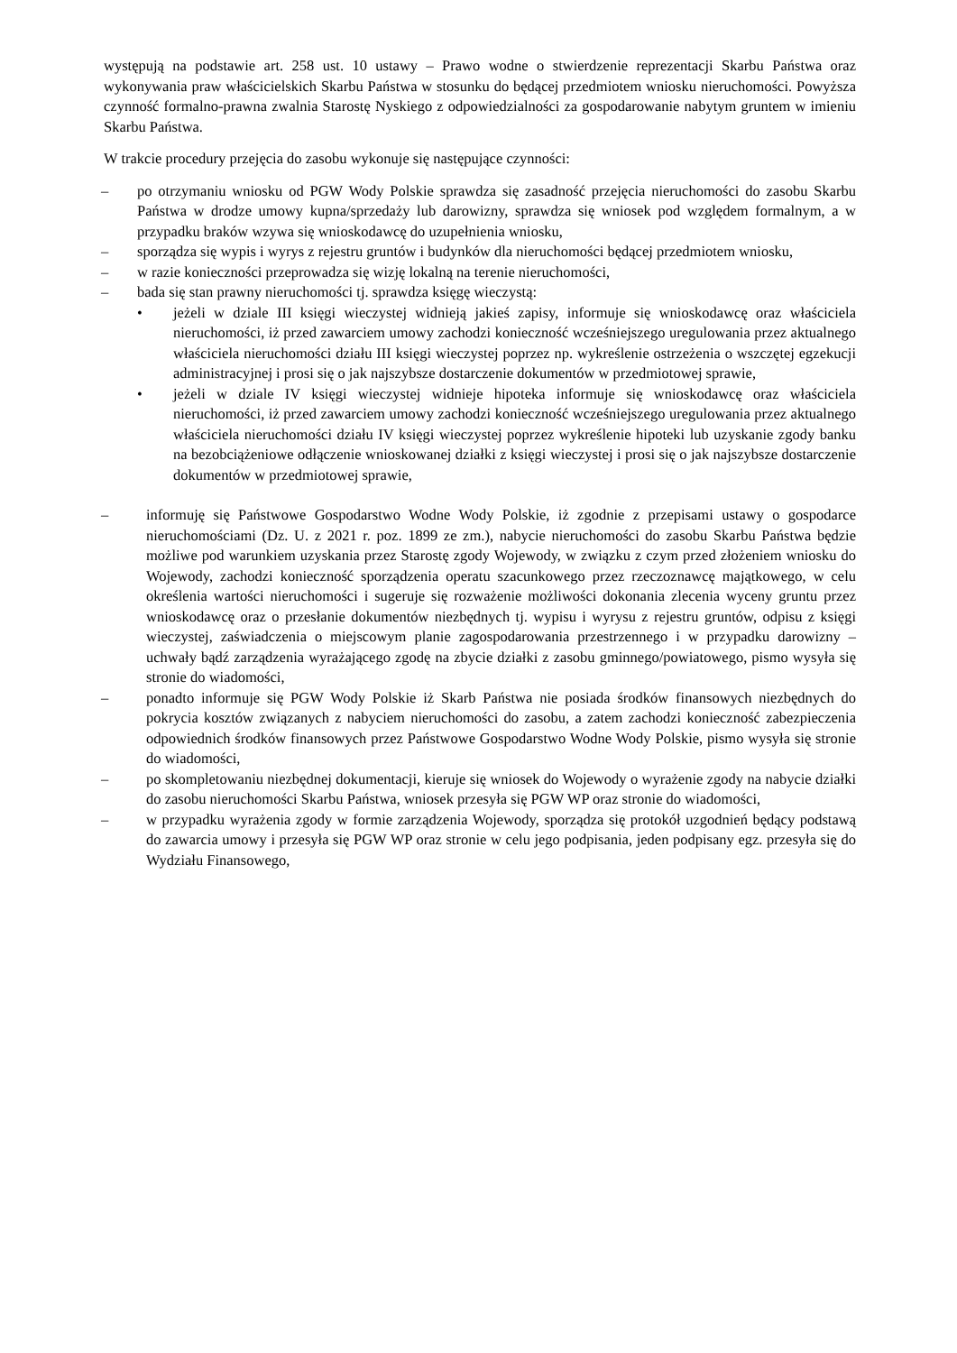występują na podstawie art. 258 ust. 10 ustawy – Prawo wodne o stwierdzenie reprezentacji Skarbu Państwa oraz wykonywania praw właścicielskich Skarbu Państwa w stosunku do będącej przedmiotem wniosku nieruchomości. Powyższa czynność formalno-prawna zwalnia Starostę Nyskiego z odpowiedzialności za gospodarowanie nabytym gruntem w imieniu Skarbu Państwa.
W trakcie procedury przejęcia do zasobu wykonuje się następujące czynności:
– po otrzymaniu wniosku od PGW Wody Polskie sprawdza się zasadność przejęcia nieruchomości do zasobu Skarbu Państwa w drodze umowy kupna/sprzedaży lub darowizny, sprawdza się wniosek pod względem formalnym, a w przypadku braków wzywa się wnioskodawcę do uzupełnienia wniosku,
– sporządza się wypis i wyrys z rejestru gruntów i budynków dla nieruchomości będącej przedmiotem wniosku,
– w razie konieczności przeprowadza się wizję lokalną na terenie nieruchomości,
– bada się stan prawny nieruchomości tj. sprawdza księgę wieczystą:
• jeżeli w dziale III księgi wieczystej widnieją jakieś zapisy, informuje się wnioskodawcę oraz właściciela nieruchomości, iż przed zawarciem umowy zachodzi konieczność wcześniejszego uregulowania przez aktualnego właściciela nieruchomości działu III księgi wieczystej poprzez np. wykreślenie ostrzeżenia o wszczętej egzekucji administracyjnej i prosi się o jak najszybsze dostarczenie dokumentów w przedmiotowej sprawie,
• jeżeli w dziale IV księgi wieczystej widnieje hipoteka informuje się wnioskodawcę oraz właściciela nieruchomości, iż przed zawarciem umowy zachodzi konieczność wcześniejszego uregulowania przez aktualnego właściciela nieruchomości działu IV księgi wieczystej poprzez wykreślenie hipoteki lub uzyskanie zgody banku na bezobciążeniowe odłączenie wnioskowanej działki z księgi wieczystej i prosi się o jak najszybsze dostarczenie dokumentów w przedmiotowej sprawie,
– informuję się Państwowe Gospodarstwo Wodne Wody Polskie, iż zgodnie z przepisami ustawy o gospodarce nieruchomościami (Dz. U. z 2021 r. poz. 1899 ze zm.), nabycie nieruchomości do zasobu Skarbu Państwa będzie możliwe pod warunkiem uzyskania przez Starostę zgody Wojewody, w związku z czym przed złożeniem wniosku do Wojewody, zachodzi konieczność sporządzenia operatu szacunkowego przez rzeczoznawcę majątkowego, w celu określenia wartości nieruchomości i sugeruje się rozważenie możliwości dokonania zlecenia wyceny gruntu przez wnioskodawcę oraz o przesłanie dokumentów niezbędnych tj. wypisu i wyrysu z rejestru gruntów, odpisu z księgi wieczystej, zaświadczenia o miejscowym planie zagospodarowania przestrzennego i w przypadku darowizny – uchwały bądź zarządzenia wyrażającego zgodę na zbycie działki z zasobu gminnego/powiatowego, pismo wysyła się stronie do wiadomości,
– ponadto informuje się PGW Wody Polskie iż Skarb Państwa nie posiada środków finansowych niezbędnych do pokrycia kosztów związanych z nabyciem nieruchomości do zasobu, a zatem zachodzi konieczność zabezpieczenia odpowiednich środków finansowych przez Państwowe Gospodarstwo Wodne Wody Polskie, pismo wysyła się stronie do wiadomości,
– po skompletowaniu niezbędnej dokumentacji, kieruje się wniosek do Wojewody o wyrażenie zgody na nabycie działki do zasobu nieruchomości Skarbu Państwa, wniosek przesyła się PGW WP oraz stronie do wiadomości,
– w przypadku wyrażenia zgody w formie zarządzenia Wojewody, sporządza się protokół uzgodnień będący podstawą do zawarcia umowy i przesyła się PGW WP oraz stronie w celu jego podpisania, jeden podpisany egz. przesyła się do Wydziału Finansowego,